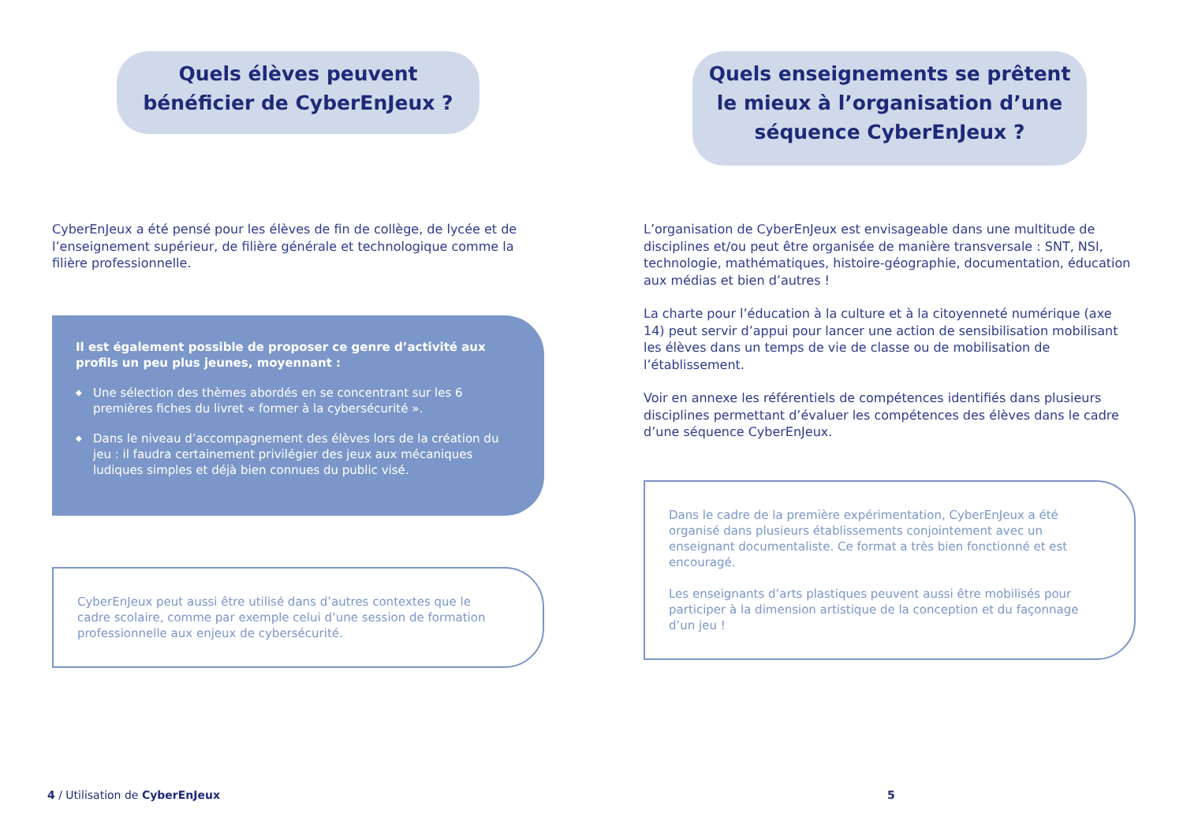Quels élèves peuvent bénéficier de CyberEnJeux ?
CyberEnJeux a été pensé pour les élèves de fin de collège, de lycée et de l’enseignement supérieur, de filière générale et technologique comme la filière professionnelle.
Il est également possible de proposer ce genre d’activité aux profils un peu plus jeunes, moyennant :
◆ Une sélection des thèmes abordés en se concentrant sur les 6 premières fiches du livret « former à la cybersécurité ».
◆ Dans le niveau d’accompagnement des élèves lors de la création du jeu : il faudra certainement privilégier des jeux aux mécaniques ludiques simples et déjà bien connues du public visé.
CyberEnJeux peut aussi être utilisé dans d’autres contextes que le cadre scolaire, comme par exemple celui d’une session de formation professionnelle aux enjeux de cybersécurité.
Quels enseignements se prêtent le mieux à l’organisation d’une séquence CyberEnJeux ?
L’organisation de CyberEnJeux est envisageable dans une multitude de disciplines et/ou peut être organisée de manière transversale : SNT, NSI, technologie, mathématiques, histoire-géographie, documentation, éducation aux médias et bien d’autres !
La charte pour l’éducation à la culture et à la citoyenneté numérique (axe 14) peut servir d’appui pour lancer une action de sensibilisation mobilisant les élèves dans un temps de vie de classe ou de mobilisation de l’établissement.
Voir en annexe les référentiels de compétences identifiés dans plusieurs disciplines permettant d’évaluer les compétences des élèves dans le cadre d’une séquence CyberEnJeux.
Dans le cadre de la première expérimentation, CyberEnJeux a été organisé dans plusieurs établissements conjointement avec un enseignant documentaliste. Ce format a très bien fonctionné et est encouragé.
Les enseignants d’arts plastiques peuvent aussi être mobilisés pour participer à la dimension artistique de la conception et du façonnage d’un jeu !
4 / Utilisation de CyberEnJeux 5